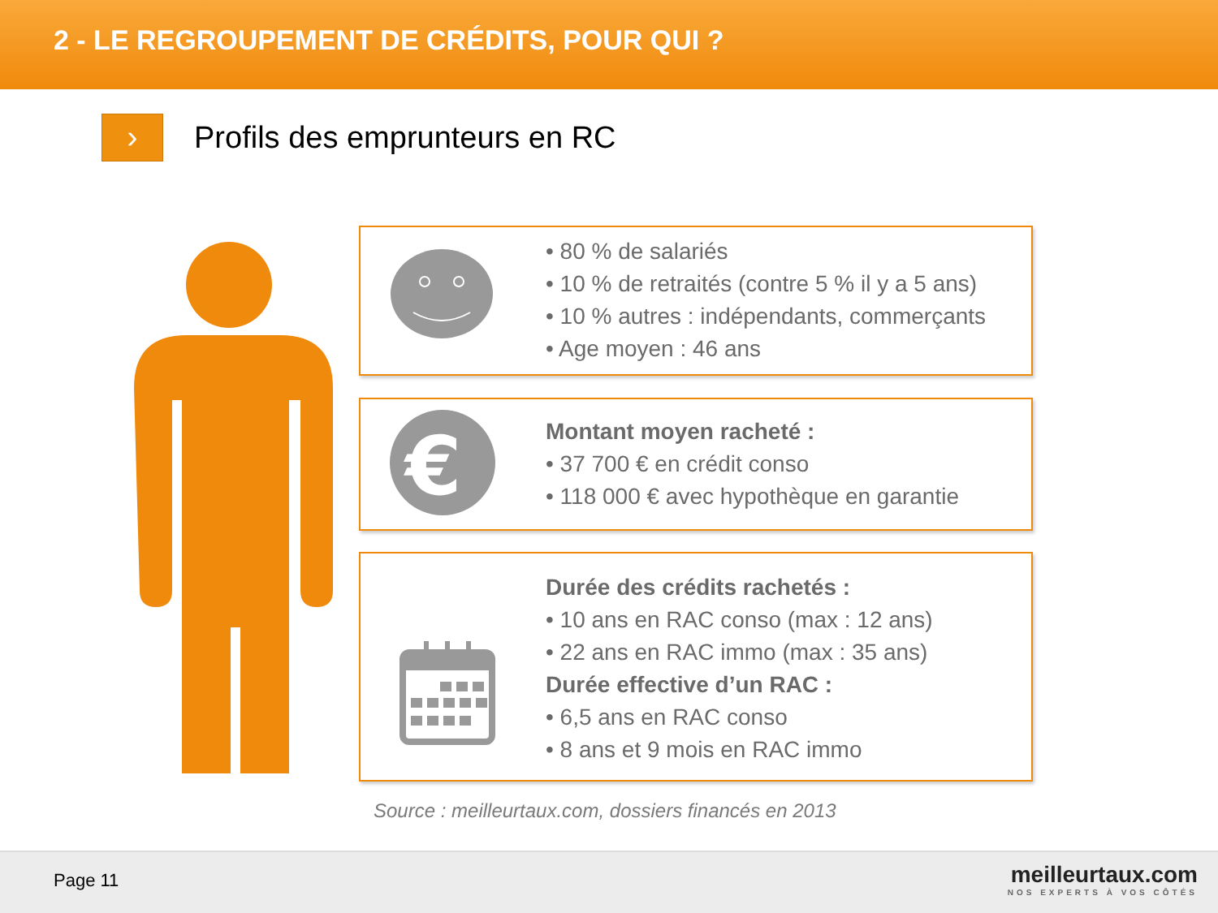2 - LE REGROUPEMENT DE CRÉDITS, POUR QUI ?
›
Profils des emprunteurs en RC
• 80 % de salariés
• 10 % de retraités (contre 5 % il y a 5 ans)
• 10 % autres : indépendants, commerçants
• Age moyen : 46 ans
€
Montant moyen racheté :
• 37 700 € en crédit conso
• 118 000 € avec hypothèque en garantie
Durée des crédits rachetés :
• 10 ans en RAC conso (max : 12 ans)
• 22 ans en RAC immo (max : 35 ans)
Durée effective d’un RAC :
• 6,5 ans en RAC conso
• 8 ans et 9 mois en RAC immo
Source : meilleurtaux.com, dossiers financés en 2013
Page 11
meilleurtaux.com
NOS EXPERTS À VOS CÔTÉS